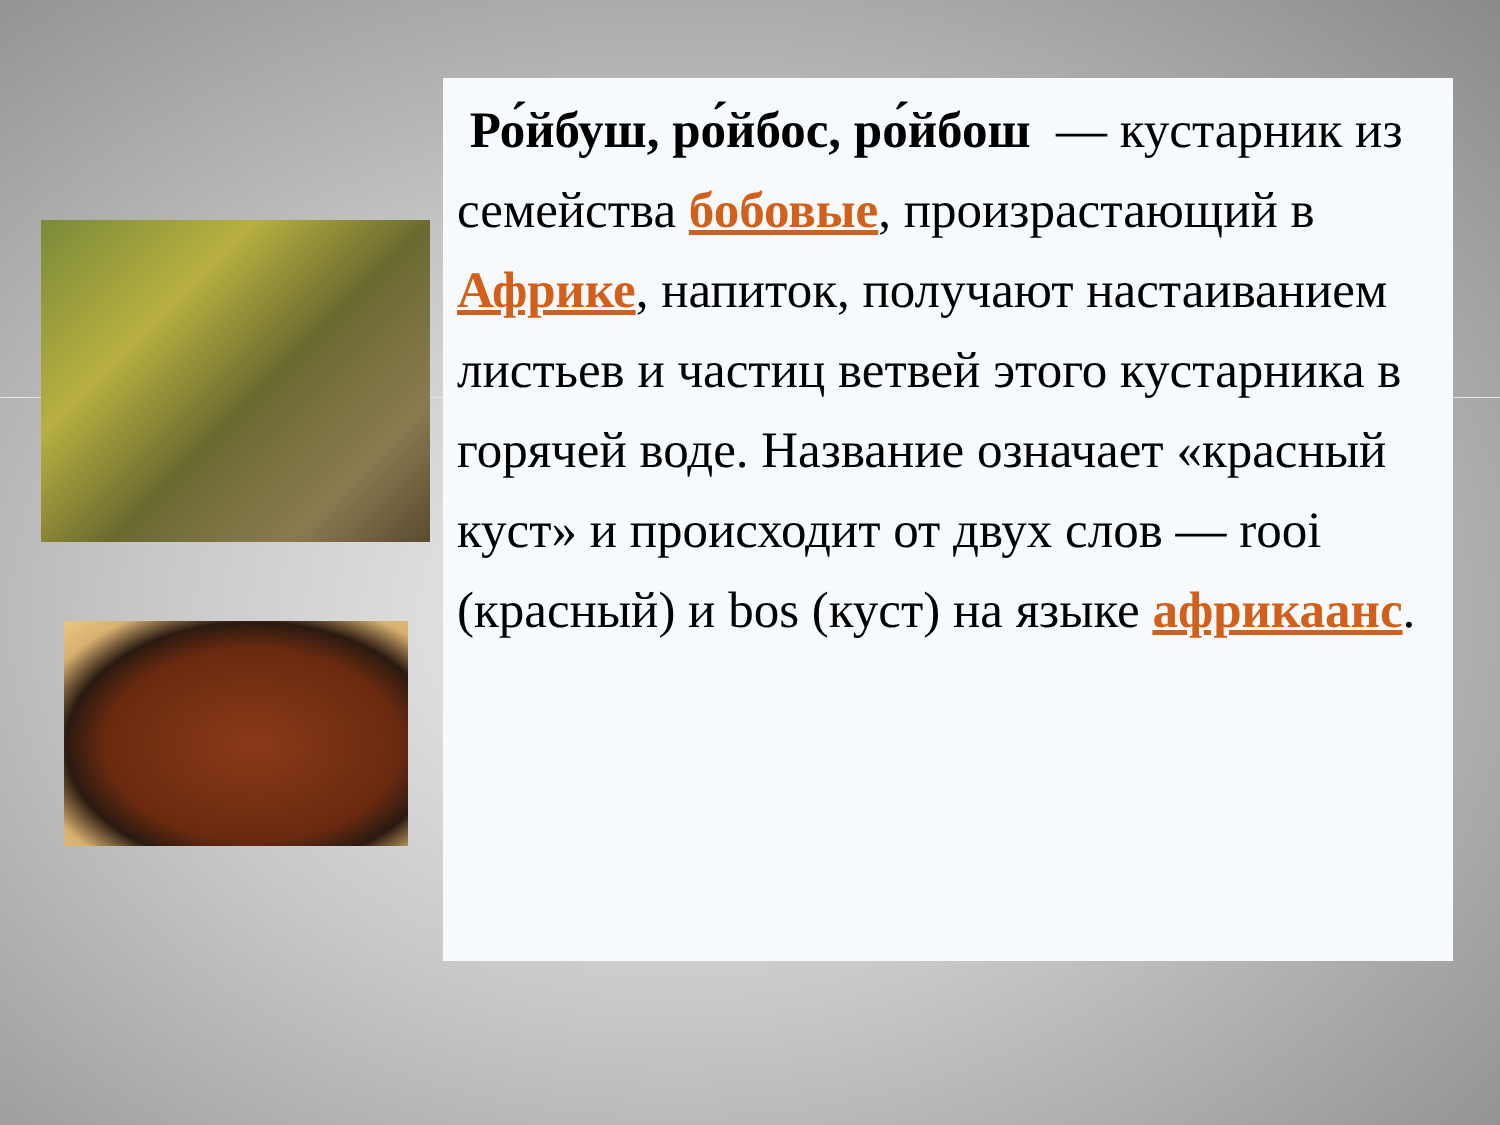Ро́йбуш, ро́йбос, ро́йбош — кустарник из семейства бобовые, произрастающий в Африке, напиток, получают настаиванием листьев и частиц ветвей этого кустарника в горячей воде. Название означает «красный куст» и происходит от двух слов — rooi (красный) и bos (куст) на языке африкаанс.